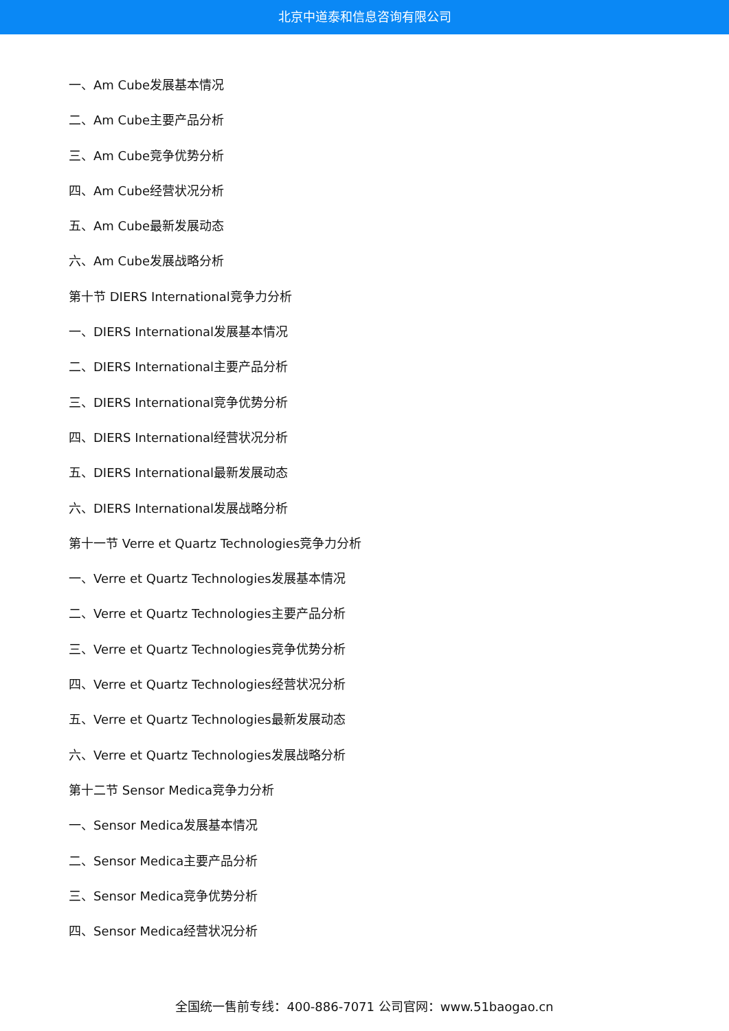北京中道泰和信息咨询有限公司
一、Am Cube发展基本情况
二、Am Cube主要产品分析
三、Am Cube竞争优势分析
四、Am Cube经营状况分析
五、Am Cube最新发展动态
六、Am Cube发展战略分析
第十节 DIERS International竞争力分析
一、DIERS International发展基本情况
二、DIERS International主要产品分析
三、DIERS International竞争优势分析
四、DIERS International经营状况分析
五、DIERS International最新发展动态
六、DIERS International发展战略分析
第十一节 Verre et Quartz Technologies竞争力分析
一、Verre et Quartz Technologies发展基本情况
二、Verre et Quartz Technologies主要产品分析
三、Verre et Quartz Technologies竞争优势分析
四、Verre et Quartz Technologies经营状况分析
五、Verre et Quartz Technologies最新发展动态
六、Verre et Quartz Technologies发展战略分析
第十二节 Sensor Medica竞争力分析
一、Sensor Medica发展基本情况
二、Sensor Medica主要产品分析
三、Sensor Medica竞争优势分析
四、Sensor Medica经营状况分析
全国统一售前专线：400-886-7071 公司官网：www.51baogao.cn